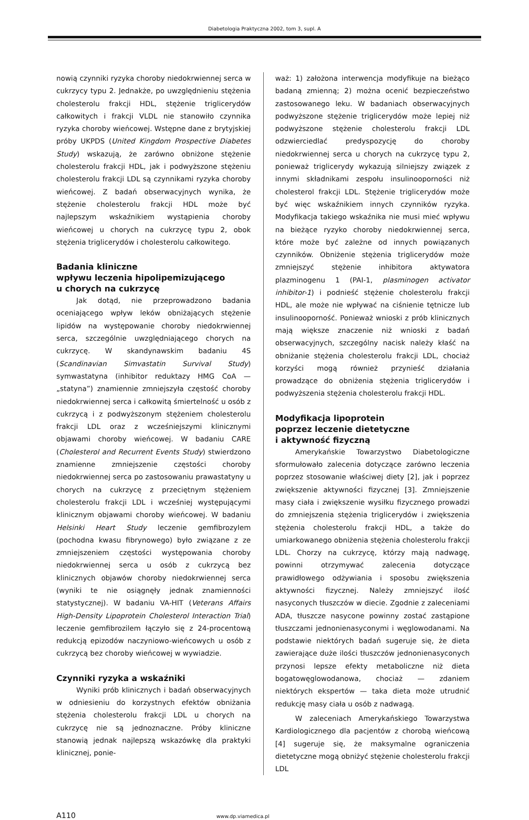Diabetologia Praktyczna 2002, tom 3, supl. A
nowią czynniki ryzyka choroby niedokrwiennej serca w cukrzycy typu 2. Jednakże, po uwzględnieniu stężenia cholesterolu frakcji HDL, stężenie triglicerydów całkowitych i frakcji VLDL nie stanowiło czynnika ryzyka choroby wieńcowej. Wstępne dane z brytyjskiej próby UKPDS (United Kingdom Prospective Diabetes Study) wskazują, że zarówno obniżone stężenie cholesterolu frakcji HDL, jak i podwyższone stężeniu cholesterolu frakcji LDL są czynnikami ryzyka choroby wieńcowej. Z badań obserwacyjnych wynika, że stężenie cholesterolu frakcji HDL może być najlepszym wskaźnikiem wystąpienia choroby wieńcowej u chorych na cukrzycę typu 2, obok stężenia triglicerydów i cholesterolu całkowitego.
Badania kliniczne
wpływu leczenia hipolipemizującego
u chorych na cukrzycę
Jak dotąd, nie przeprowadzono badania oceniającego wpływ leków obniżających stężenie lipidów na występowanie choroby niedokrwiennej serca, szczególnie uwzględniającego chorych na cukrzycę. W skandynawskim badaniu 4S (Scandinavian Simvastatin Survival Study) symwastatyna (inhibitor reduktazy HMG CoA — „statyna”) znamiennie zmniejszyła częstość choroby niedokrwiennej serca i całkowitą śmiertelność u osób z cukrzycą i z podwyższonym stężeniem cholesterolu frakcji LDL oraz z wcześniejszymi klinicznymi objawami choroby wieńcowej. W badaniu CARE (Cholesterol and Recurrent Events Study) stwierdzono znamienne zmniejszenie częstości choroby niedokrwiennej serca po zastosowaniu prawastatyny u chorych na cukrzycę z przeciętnym stężeniem cholesterolu frakcji LDL i wcześniej występującymi klinicznym objawami choroby wieńcowej. W badaniu Helsinki Heart Study leczenie gemfibrozylem (pochodna kwasu fibrynowego) było związane z ze zmniejszeniem częstości występowania choroby niedokrwiennej serca u osób z cukrzycą bez klinicznych objawów choroby niedokrwiennej serca (wyniki te nie osiągnęły jednak znamienności statystycznej). W badaniu VA-HIT (Veterans Affairs High-Density Lipoprotein Cholesterol Interaction Trial) leczenie gemfibrozilem łączyło się z 24-procentową redukcją epizodów naczyniowo-wieńcowych u osób z cukrzycą bez choroby wieńcowej w wywiadzie.
Czynniki ryzyka a wskaźniki
Wyniki prób klinicznych i badań obserwacyjnych w odniesieniu do korzystnych efektów obniżania stężenia cholesterolu frakcji LDL u chorych na cukrzycę nie są jednoznaczne. Próby kliniczne stanowią jednak najlepszą wskazówkę dla praktyki klinicznej, ponie-
waż: 1) założona interwencja modyfikuje na bieżąco badaną zmienną; 2) można ocenić bezpieczeństwo zastosowanego leku. W badaniach obserwacyjnych podwyższone stężenie triglicerydów może lepiej niż podwyższone stężenie cholesterolu frakcji LDL odzwierciedlać predyspozycję do choroby niedokrwiennej serca u chorych na cukrzycę typu 2, ponieważ triglicerydy wykazują silniejszy związek z innymi składnikami zespołu insulinooporności niż cholesterol frakcji LDL. Stężenie triglicerydów może być więc wskaźnikiem innych czynników ryzyka. Modyfikacja takiego wskaźnika nie musi mieć wpływu na bieżące ryzyko choroby niedokrwiennej serca, które może być zależne od innych powiązanych czynników. Obniżenie stężenia triglicerydów może zmniejszyć stężenie inhibitora aktywatora plazminogenu 1 (PAI-1, plasminogen activator inhibitor-1) i podnieść stężenie cholesterolu frakcji HDL, ale może nie wpływać na ciśnienie tętnicze lub insulinooporność. Ponieważ wnioski z prób klinicznych mają większe znaczenie niż wnioski z badań obserwacyjnych, szczególny nacisk należy kłaść na obniżanie stężenia cholesterolu frakcji LDL, chociaż korzyści mogą również przynieść działania prowadzące do obniżenia stężenia triglicerydów i podwyższenia stężenia cholesterolu frakcji HDL.
Modyfikacja lipoprotein
poprzez leczenie dietetyczne
i aktywność fizyczną
Amerykańskie Towarzystwo Diabetologiczne sformułowało zalecenia dotyczące zarówno leczenia poprzez stosowanie właściwej diety [2], jak i poprzez zwiększenie aktywności fizycznej [3]. Zmniejszenie masy ciała i zwiększenie wysiłku fizycznego prowadzi do zmniejszenia stężenia triglicerydów i zwiększenia stężenia cholesterolu frakcji HDL, a także do umiarkowanego obniżenia stężenia cholesterolu frakcji LDL. Chorzy na cukrzycę, którzy mają nadwagę, powinni otrzymywać zalecenia dotyczące prawidłowego odżywiania i sposobu zwiększenia aktywności fizycznej. Należy zmniejszyć ilość nasyconych tłuszczów w diecie. Zgodnie z zaleceniami ADA, tłuszcze nasycone powinny zostać zastąpione tłuszczami jednonienasyconymi i węglowodanami. Na podstawie niektórych badań sugeruje się, że dieta zawierające duże ilości tłuszczów jednonienasyconych przynosi lepsze efekty metaboliczne niż dieta bogatowęglowodanowa, chociaż — zdaniem niektórych ekspertów — taka dieta może utrudnić redukcję masy ciała u osób z nadwagą.
W zaleceniach Amerykańskiego Towarzystwa Kardiologicznego dla pacjentów z chorobą wieńcową [4] sugeruje się, że maksymalne ograniczenia dietetyczne mogą obniżyć stężenie cholesterolu frakcji LDL
A110 www.dp.viamedica.pl